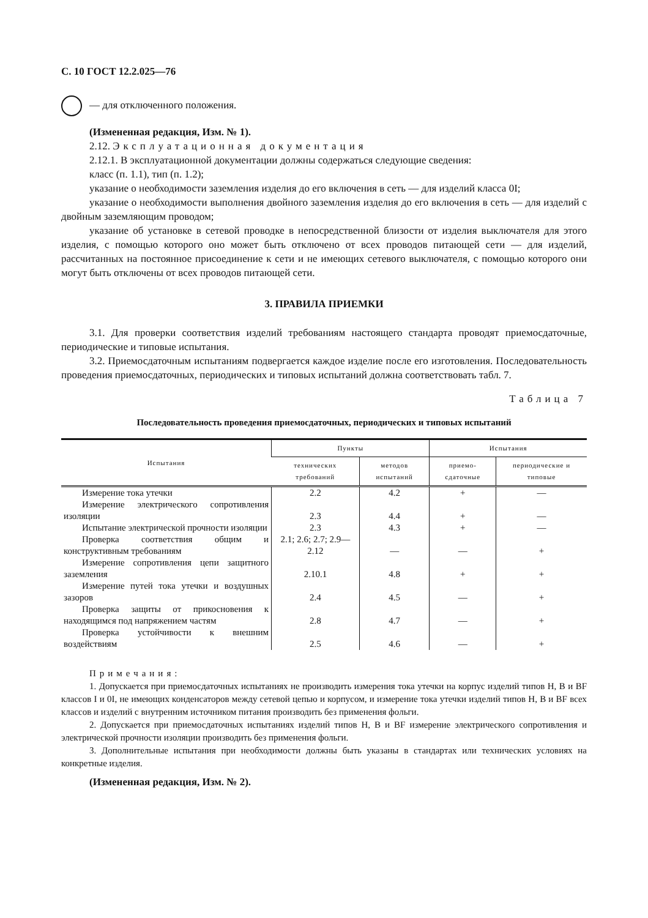С. 10 ГОСТ 12.2.025—76
— для отключенного положения.
(Измененная редакция, Изм. № 1).
2.12. Эксплуатационная документация
2.12.1. В эксплуатационной документации должны содержаться следующие сведения:
класс (п. 1.1), тип (п. 1.2);
указание о необходимости заземления изделия до его включения в сеть — для изделий класса 0I;
указание о необходимости выполнения двойного заземления изделия до его включения в сеть — для изделий с двойным заземляющим проводом;
указание об установке в сетевой проводке в непосредственной близости от изделия выключателя для этого изделия, с помощью которого оно может быть отключено от всех проводов питающей сети — для изделий, рассчитанных на постоянное присоединение к сети и не имеющих сетевого выключателя, с помощью которого они могут быть отключены от всех проводов питающей сети.
3. ПРАВИЛА ПРИЕМКИ
3.1. Для проверки соответствия изделий требованиям настоящего стандарта проводят приемосдаточные, периодические и типовые испытания.
3.2. Приемосдаточным испытаниям подвергается каждое изделие после его изготовления. Последовательность проведения приемосдаточных, периодических и типовых испытаний должна соответствовать табл. 7.
Таблица 7
Последовательность проведения приемосдаточных, периодических и типовых испытаний
| Испытания | Пункты | | Испытания | |
| --- | --- | --- | --- | --- |
| | технических требований | методов испытаний | приемо-сдаточные | периодические и типовые |
| Измерение тока утечки | 2.2 | 4.2 | + | — |
| Измерение электрического сопротивления изоляции | 2.3 | 4.4 | + | — |
| Испытание электрической прочности изоляции | 2.3 | 4.3 | + | — |
| Проверка соответствия общим и конструктивным требованиям | 2.1; 2.6; 2.7; 2.9—2.12 | — | — | + |
| Измерение сопротивления цепи защитного заземления | 2.10.1 | 4.8 | + | + |
| Измерение путей тока утечки и воздушных зазоров | 2.4 | 4.5 | — | + |
| Проверка защиты от прикосновения к находящимся под напряжением частям | 2.8 | 4.7 | — | + |
| Проверка устойчивости к внешним воздействиям | 2.5 | 4.6 | — | + |
Примечания:
1. Допускается при приемосдаточных испытаниях не производить измерения тока утечки на корпус изделий типов Н, В и BF классов I и 0I, не имеющих конденсаторов между сетевой цепью и корпусом, и измерение тока утечки изделий типов Н, В и BF всех классов и изделий с внутренним источником питания производить без применения фольги.
2. Допускается при приемосдаточных испытаниях изделий типов Н, В и BF измерение электрического сопротивления и электрической прочности изоляции производить без применения фольги.
3. Дополнительные испытания при необходимости должны быть указаны в стандартах или технических условиях на конкретные изделия.
(Измененная редакция, Изм. № 2).